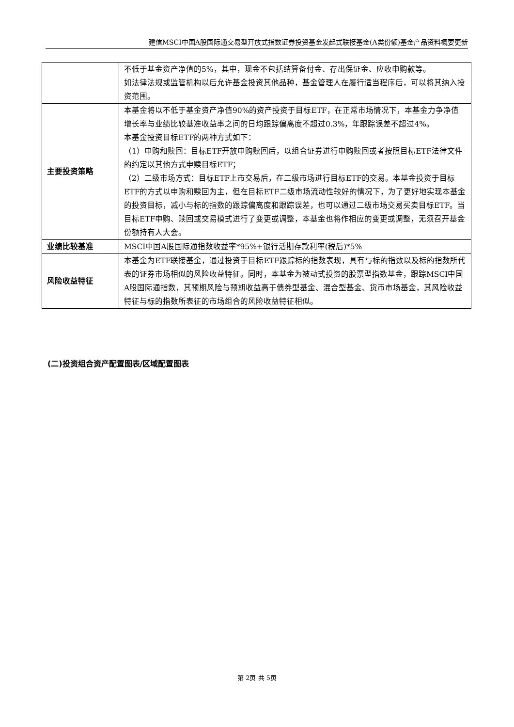建信MSCI中国A股国际通交易型开放式指数证券投资基金发起式联接基金(A类份额)基金产品资料概要更新
| | 不低于基金资产净值的5%，其中，现金不包括结算备付金、存出保证金、应收申购款等。 如法律法规或监管机构以后允许基金投资其他品种，基金管理人在履行适当程序后，可以将其纳入投资范围。 |
| 主要投资策略 | 本基金将以不低于基金资产净值90%的资产投资于目标ETF，在正常市场情况下，本基金力争净值增长率与业绩比较基准收益率之间的日均跟踪偏离度不超过0.3%，年跟踪误差不超过4%。 本基金投资目标ETF的两种方式如下： （1）申购和赎回：目标ETF开放申购赎回后，以组合证券进行申购赎回或者按照目标ETF法律文件的约定以其他方式申赎目标ETF； （2）二级市场方式：目标ETF上市交易后，在二级市场进行目标ETF的交易。本基金投资于目标ETF的方式以申购和赎回为主，但在目标ETF二级市场流动性较好的情况下，为了更好地实现本基金的投资目标，减小与标的指数的跟踪偏离度和跟踪误差，也可以通过二级市场交易买卖目标ETF。当目标ETF申购、赎回或交易模式进行了变更或调整，本基金也将作相应的变更或调整，无须召开基金份额持有人大会。 |
| 业绩比较基准 | MSCI中国A股国际通指数收益率*95%+银行活期存款利率(税后)*5% |
| 风险收益特征 | 本基金为ETF联接基金，通过投资于目标ETF跟踪标的指数表现，具有与标的指数以及标的指数所代表的证券市场相似的风险收益特征。同时，本基金为被动式投资的股票型指数基金，跟踪MSCI中国A股国际通指数，其预期风险与预期收益高于债券型基金、混合型基金、货币市场基金，其风险收益特征与标的指数所表征的市场组合的风险收益特征相似。 |
(二)投资组合资产配置图表/区域配置图表
第 2页 共 5页